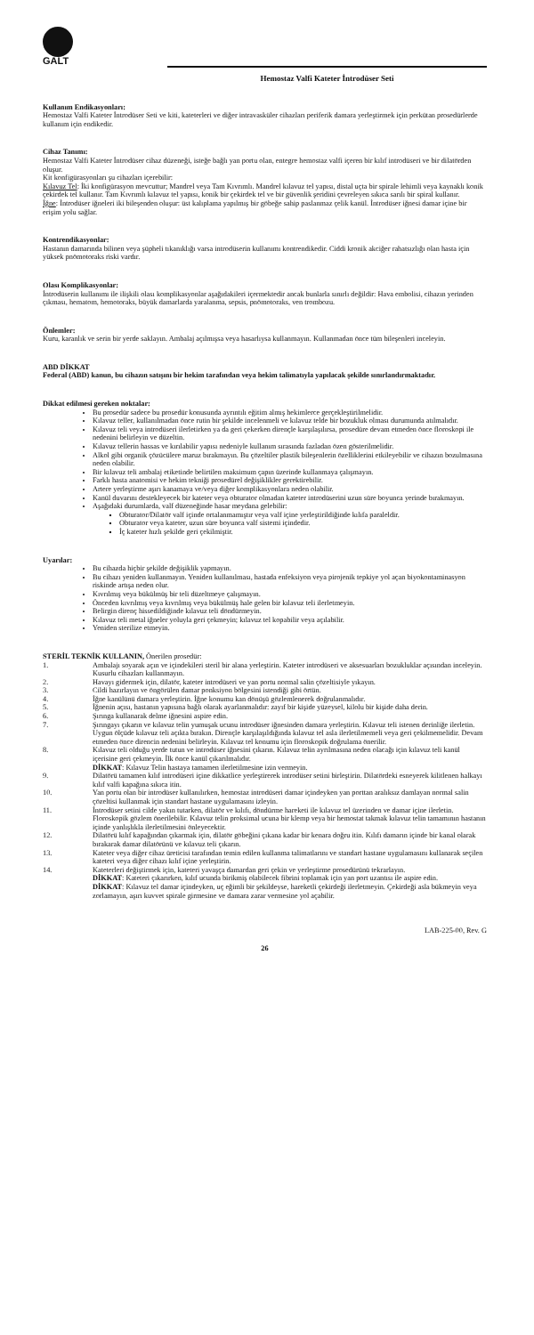GALT
Hemostaz Valfi Kateter İntrodüser Seti
Kullanım Endikasyonları:
Hemostaz Valfi Kateter İntrodüser Seti ve kiti, kateterleri ve diğer intravasküler cihazları periferik damara yerleştirmek için perkütan prosedürlerde kullanım için endikedir.
Cihaz Tanımı:
Hemostaz Valfi Kateter İntrodüser cihaz düzeneği, isteğe bağlı yan portu olan, entegre hemostaz valfi içeren bir kılıf introdüseri ve bir dilatörden oluşur.
Kit konfigürasyonları şu cihazları içerebilir:
Kılavuz Tel: İki konfigürasyon mevcuttur; Mandrel veya Tam Kıvrımlı. Mandrel kılavuz tel yapısı, distal uçta bir spirale lehimli veya kaynaklı konik çekirdek tel kullanır. Tam Kıvrımlı kılavuz tel yapısı, konik bir çekirdek tel ve bir güvenlik şeridini çevreleyen sıkıca sarılı bir spiral kullanır.
İğne: İntrodüser iğneleri iki bileşenden oluşur: üst kalıplama yapılmış bir göbeğe sahip paslanmaz çelik kanül. İntrodüser iğnesi damar içine bir erişim yolu sağlar.
Kontrendikasyonlar:
Hastanın damarında bilinen veya şüpheli tıkanıklığı varsa introdüserin kullanımı kontrendikedir. Ciddi kronik akciğer rahatsızlığı olan hasta için yüksek pnömotoraks riski vardır.
Olası Komplikasyonlar:
İntrodüserin kullanımı ile ilişkili olası komplikasyonlar aşağıdakileri içermektedir ancak bunlarla sınırlı değildir: Hava embolisi, cihazın yerinden çıkması, hematom, hemotoraks, büyük damarlarda yaralanma, sepsis, pnömotoraks, ven trombozu.
Önlemler:
Kuru, karanlık ve serin bir yerde saklayın. Ambalaj açılmışsa veya hasarlıysa kullanmayın. Kullanmadan önce tüm bileşenleri inceleyin.
ABD DİKKAT
Federal (ABD) kanun, bu cihazın satışını bir hekim tarafından veya hekim talimatıyla yapılacak şekilde sınırlandırmaktadır.
Dikkat edilmesi gereken noktalar:
Bu prosedür sadece bu prosedür konusunda ayrıntılı eğitim almış hekimlerce gerçekleştirilmelidir.
Kılavuz teller, kullanılmadan önce rutin bir şekilde incelenmeli ve kılavuz telde bir bozukluk olması durumunda atılmalıdır.
Kılavuz teli veya introdüseri ilerletirken ya da geri çekerken dirençle karşılaşılırsa, prosedüre devam etmeden önce floroskopi ile nedenini belirleyin ve düzeltin.
Kılavuz tellerin hassas ve kırılabilir yapısı nedeniyle kullanım sırasında fazladan özen gösterilmelidir.
Alkol gibi organik çözücülere maruz bırakmayın. Bu çözeltiler plastik bileşenlerin özelliklerini etkileyebilir ve cihazın bozulmasına neden olabilir.
Bir kılavuz teli ambalaj etiketinde belirtilen maksimum çapın üzerinde kullanmaya çalışmayın.
Farklı hasta anatomisi ve hekim tekniği prosedürel değişiklikler gerektirebilir.
Artere yerleştirme aşırı kanamaya ve/veya diğer komplikasyonlara neden olabilir.
Kanül duvarını destekleyecek bir kateter veya obturator olmadan kateter introdüserini uzun süre boyunca yerinde bırakmayın.
Aşağıdaki durumlarda, valf düzeneğinde hasar meydana gelebilir:
Obturator/Dilatör valf içinde ortalanmamıştır veya valf içine yerleştirildiğinde kılıfa paraleldir.
Obturator veya kateter, uzun süre boyunca valf sistemi içindedir.
İç kateter hızlı şekilde geri çekilmiştir.
Uyarılar:
Bu cihazda hiçbir şekilde değişiklik yapmayın.
Bu cihazı yeniden kullanmayın. Yeniden kullanılması, hastada enfeksiyon veya pirojenik tepkiye yol açan biyokontaminasyon riskinde artışa neden olur.
Kıvrılmış veya bükülmüş bir teli düzeltmeye çalışmayın.
Önceden kıvrılmış veya kıvrılmış veya bükülmüş hale gelen bir kılavuz teli ilerletmeyin.
Belirgin direnç hissedildiğinde kılavuz teli döndürmeyin.
Kılavuz teli metal iğneler yoluyla geri çekmeyin; kılavuz tel kopabilir veya açılabilir.
Yeniden sterilize etmeyin.
STERİL TEKNİK KULLANIN, Önerilen prosedür:
1. Ambalajı soyarak açın ve içindekileri steril bir alana yerleştirin. Kateter introdüseri ve aksesuarları bozukluklar açısından inceleyin. Kusurlu cihazları kullanmayın.
2. Havayı gidermek için, dilatör, kateter introdüseri ve yan portu normal salin çözeltisiyle yıkayın.
3. Cildi hazırlayın ve öngörülen damar ponksiyon bölgesini istendiği gibi örtün.
4. İğne kanülünü damara yerleştirin. İğne konumu kan dönüşü gözlemlenerek doğrulanmalıdır.
5. İğnenin açısı, hastanın yapısına bağlı olarak ayarlanmalıdır: zayıf bir kişide yüzeysel, kilolu bir kişide daha derin.
6. Şırınga kullanarak delme iğnesini aspire edin.
7. Şırıngayı çıkarın ve kılavuz telin yumuşak ucunu introdüser iğnesinden damara yerleştirin. Kılavuz teli istenen derinliğe ilerletin. Uygun ölçüde kılavuz teli açıkta bırakın. Dirençle karşılaşıldığında kılavuz tel asla ilerletilmemeli veya geri çekilmemelidir. Devam etmeden önce direncin nedenini belirleyin. Kılavuz tel konumu için floroskopik doğrulama önerilir.
8. Kılavuz teli olduğu yerde tutun ve introdüser iğnesini çıkarın. Kılavuz telin ayrılmasına neden olacağı için kılavuz teli kanül içerisine geri çekmeyin. İlk önce kanül çıkarılmalıdır.
DİKKAT: Kılavuz Telin hastaya tamamen ilerletilmesine izin vermeyin.
9. Dilatörü tamamen kılıf introdüseri içine dikkatlice yerleştirerek introdüser setini birleştirin. Dilatördeki esneyerek kilitlenen halkayı kılıf valfi kapağına sıkıca itin.
10. Yan portu olan bir introdüser kullanılırken, hemostaz introdüseri damar içindeyken yan porttan aralıksız damlayan normal salin çözeltisi kullanmak için standart hastane uygulamasını izleyin.
11. İntrodüser setini cilde yakın tutarken, dilatör ve kılıfı, döndürme hareketi ile kılavuz tel üzerinden ve damar içine ilerletin. Floroskopik gözlem önerilebilir. Kılavuz telin proksimal ucuna bir klemp veya bir hemostat takmak kılavuz telin tamamının hastanın içinde yanlışlıkla ilerletilmesini önleyecektir.
12. Dilatörü kılıf kapağından çıkarmak için, dilatör göbeğini çıkana kadar bir kenara doğru itin. Kılıfı damarın içinde bir kanal olarak bırakarak damar dilatörünü ve kılavuz teli çıkarın.
13. Kateter veya diğer cihaz üreticisi tarafından temin edilen kullanma talimatlarını ve standart hastane uygulamasını kullanarak seçilen kateteri veya diğer cihazı kılıf içine yerleştirin.
14. Kateterleri değiştirmek için, kateteri yavaşça damardan geri çekin ve yerleştirme prosedürünü tekrarlayın.
DİKKAT: Kateteri çıkarırken, kılıf ucunda birikmiş olabilecek fibrini toplamak için yan port uzantısı ile aspire edin.
DİKKAT: Kılavuz tel damar içindeyken, uç eğimli bir şekildeyse, hareketli çekirdeği ilerletmeyin. Çekirdeği asla bükmeyin veya zorlamayın, aşırı kuvvet spirale girmesine ve damara zarar vermesine yol açabilir.
LAB-225-00, Rev. G
26